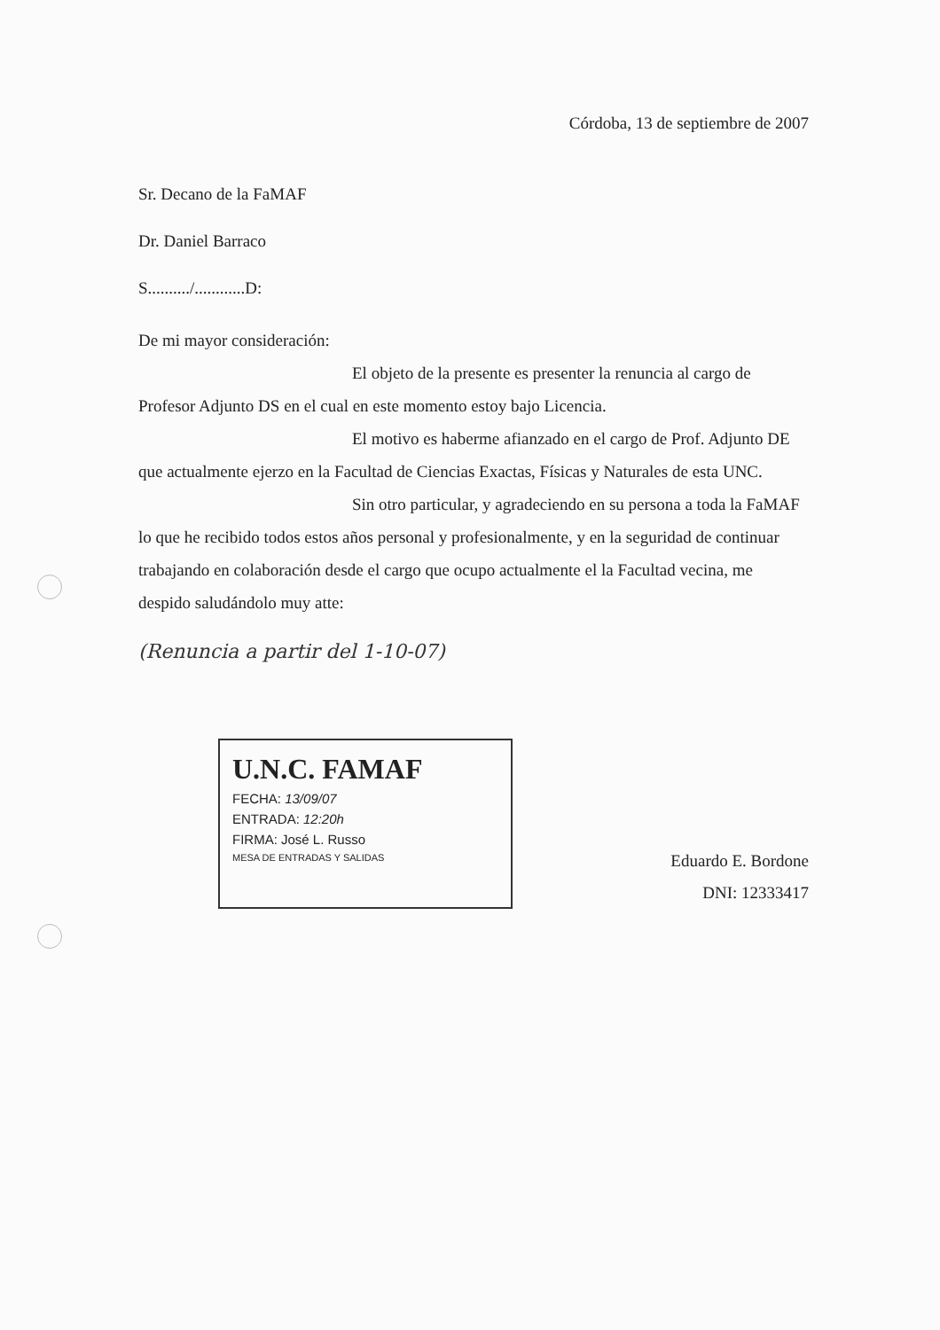Córdoba, 13 de septiembre de 2007
Sr. Decano de la FaMAF
Dr. Daniel Barraco
S........../............D:
De mi mayor consideración:
El objeto de la presente es presenter la renuncia al cargo de Profesor Adjunto DS en el cual en este momento estoy bajo Licencia.
El motivo es haberme afianzado en el cargo de Prof. Adjunto DE que actualmente ejerzo en la Facultad de Ciencias Exactas, Físicas y Naturales de esta UNC.
Sin otro particular, y agradeciendo en su persona a toda la FaMAF lo que he recibido todos estos años personal y profesionalmente, y en la seguridad de continuar trabajando en colaboración desde el cargo que ocupo actualmente el la Facultad vecina, me despido saludándolo muy atte:
(Renuncia a partir del 1-10-07)
U.N.C. FAMAF
FECHA: 13/09/07
ENTRADA: 12:20h
FIRMA: José L. Russo
MESA DE ENTRADAS Y SALIDAS
Eduardo E. Bordone
DNI: 12333417